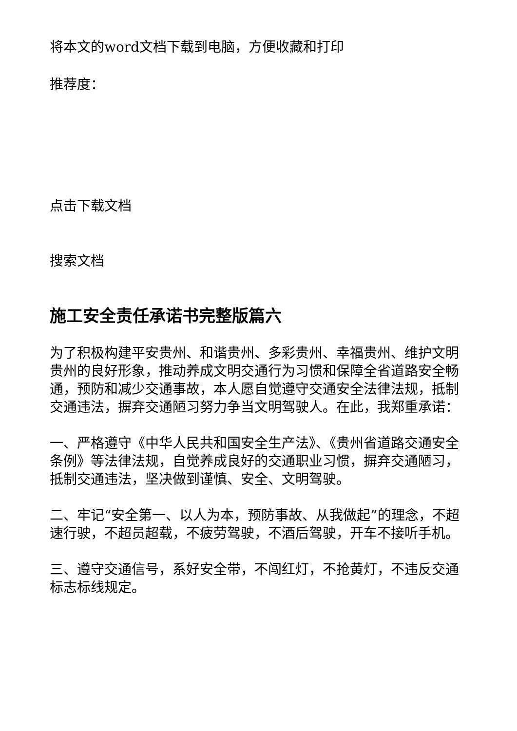将本文的word文档下载到电脑，方便收藏和打印
推荐度：
点击下载文档
搜索文档
施工安全责任承诺书完整版篇六
为了积极构建平安贵州、和谐贵州、多彩贵州、幸福贵州、维护文明贵州的良好形象，推动养成文明交通行为习惯和保障全省道路安全畅通，预防和减少交通事故，本人愿自觉遵守交通安全法律法规，抵制交通违法，摒弃交通陋习努力争当文明驾驶人。在此，我郑重承诺：
一、严格遵守《中华人民共和国安全生产法》、《贵州省道路交通安全条例》等法律法规，自觉养成良好的交通职业习惯，摒弃交通陋习，抵制交通违法，坚决做到谨慎、安全、文明驾驶。
二、牢记“安全第一、以人为本，预防事故、从我做起”的理念，不超速行驶，不超员超载，不疲劳驾驶，不酒后驾驶，开车不接听手机。
三、遵守交通信号，系好安全带，不闯红灯，不抢黄灯，不违反交通标志标线规定。